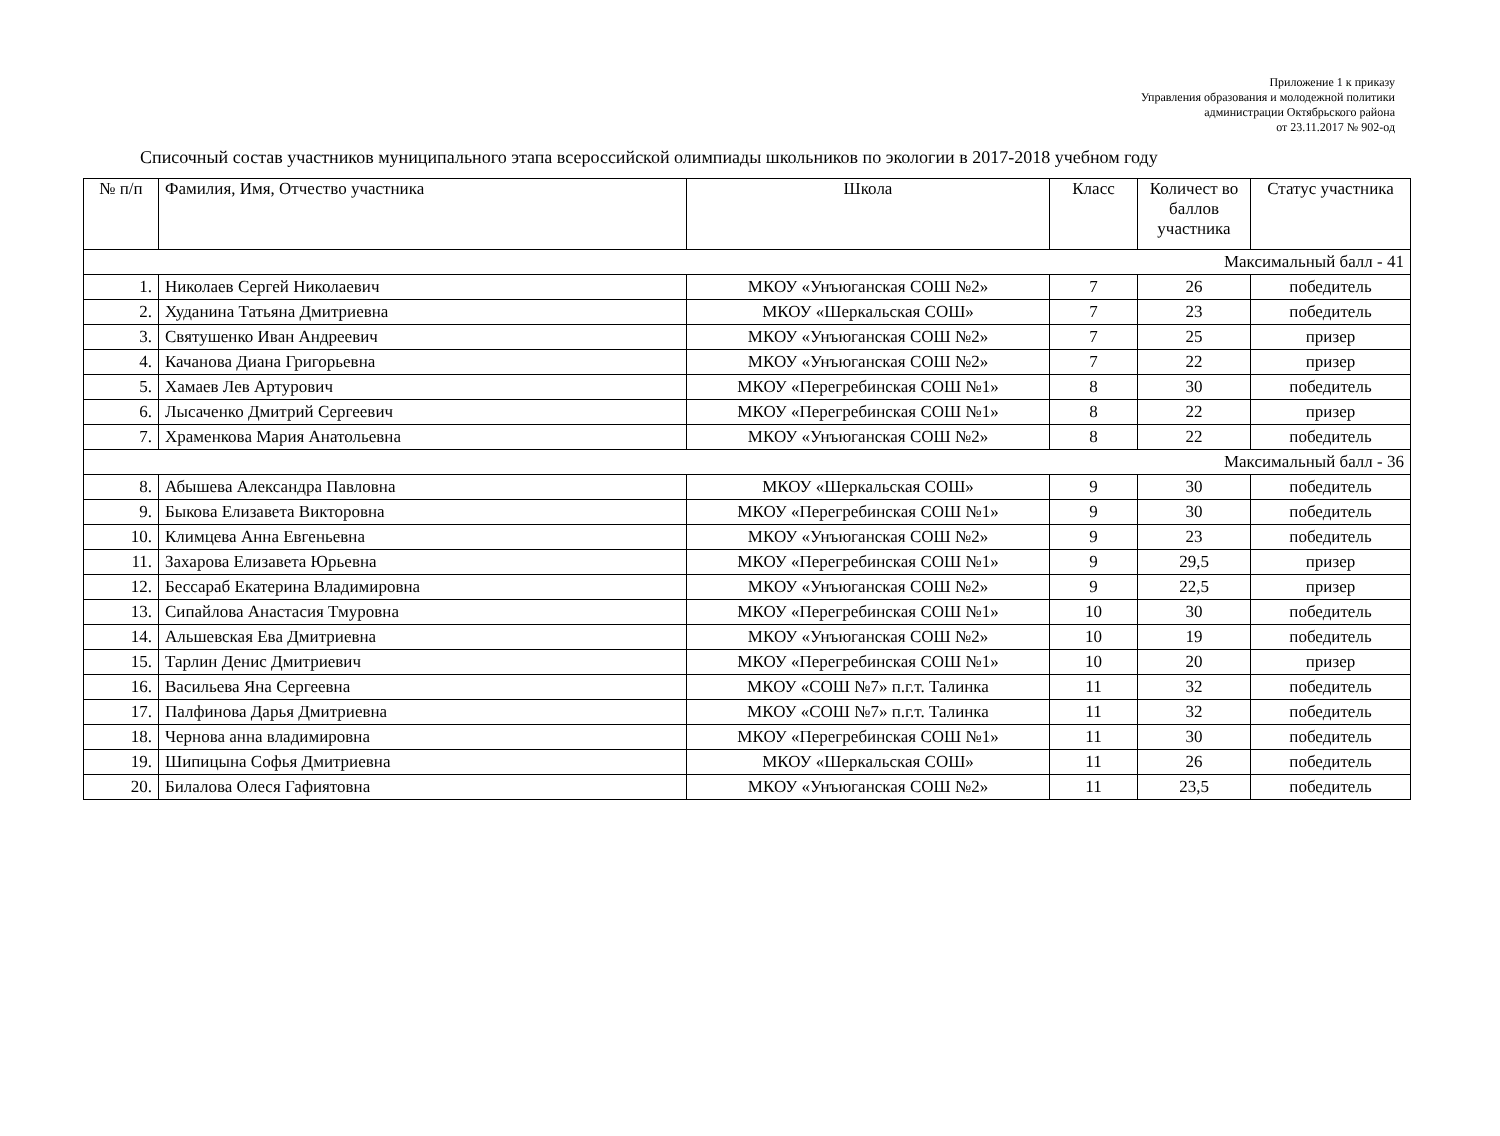Приложение 1 к приказу
Управления образования и молодежной политики
администрации Октябрьского района
от 23.11.2017 № 902-од
Списочный состав участников муниципального этапа всероссийской олимпиады школьников по экологии в 2017-2018 учебном году
| № п/п | Фамилия, Имя, Отчество участника | Школа | Класс | Количест во баллов участника | Статус участника |
| --- | --- | --- | --- | --- | --- |
| Максимальный балл - 41 | | | | | |
| 1. | Николаев Сергей Николаевич | МКОУ «Унъюганская СОШ №2» | 7 | 26 | победитель |
| 2. | Худанина Татьяна Дмитриевна | МКОУ «Шеркальская СОШ» | 7 | 23 | победитель |
| 3. | Святушенко Иван Андреевич | МКОУ «Унъюганская СОШ №2» | 7 | 25 | призер |
| 4. | Качанова Диана Григорьевна | МКОУ «Унъюганская СОШ №2» | 7 | 22 | призер |
| 5. | Хамаев Лев Артурович | МКОУ «Перегребинская СОШ №1» | 8 | 30 | победитель |
| 6. | Лысаченко Дмитрий Сергеевич | МКОУ «Перегребинская СОШ №1» | 8 | 22 | призер |
| 7. | Храменкова Мария Анатольевна | МКОУ «Унъюганская СОШ №2» | 8 | 22 | победитель |
| Максимальный балл - 36 | | | | | |
| 8. | Абышева Александра Павловна | МКОУ «Шеркальская СОШ» | 9 | 30 | победитель |
| 9. | Быкова Елизавета Викторовна | МКОУ «Перегребинская СОШ №1» | 9 | 30 | победитель |
| 10. | Климцева Анна Евгеньевна | МКОУ «Унъюганская СОШ №2» | 9 | 23 | победитель |
| 11. | Захарова Елизавета Юрьевна | МКОУ «Перегребинская СОШ №1» | 9 | 29,5 | призер |
| 12. | Бессараб Екатерина Владимировна | МКОУ «Унъюганская СОШ №2» | 9 | 22,5 | призер |
| 13. | Сипайлова Анастасия Тмуровна | МКОУ «Перегребинская СОШ №1» | 10 | 30 | победитель |
| 14. | Альшевская Ева Дмитриевна | МКОУ «Унъюганская СОШ №2» | 10 | 19 | победитель |
| 15. | Тарлин Денис Дмитриевич | МКОУ «Перегребинская СОШ №1» | 10 | 20 | призер |
| 16. | Васильева Яна Сергеевна | МКОУ «СОШ №7» п.г.т. Талинка | 11 | 32 | победитель |
| 17. | Палфинова Дарья Дмитриевна | МКОУ «СОШ №7» п.г.т. Талинка | 11 | 32 | победитель |
| 18. | Чернова анна владимировна | МКОУ «Перегребинская СОШ №1» | 11 | 30 | победитель |
| 19. | Шипицына Софья Дмитриевна | МКОУ «Шеркальская СОШ» | 11 | 26 | победитель |
| 20. | Билалова Олеся Гафиятовна | МКОУ «Унъюганская СОШ №2» | 11 | 23,5 | победитель |